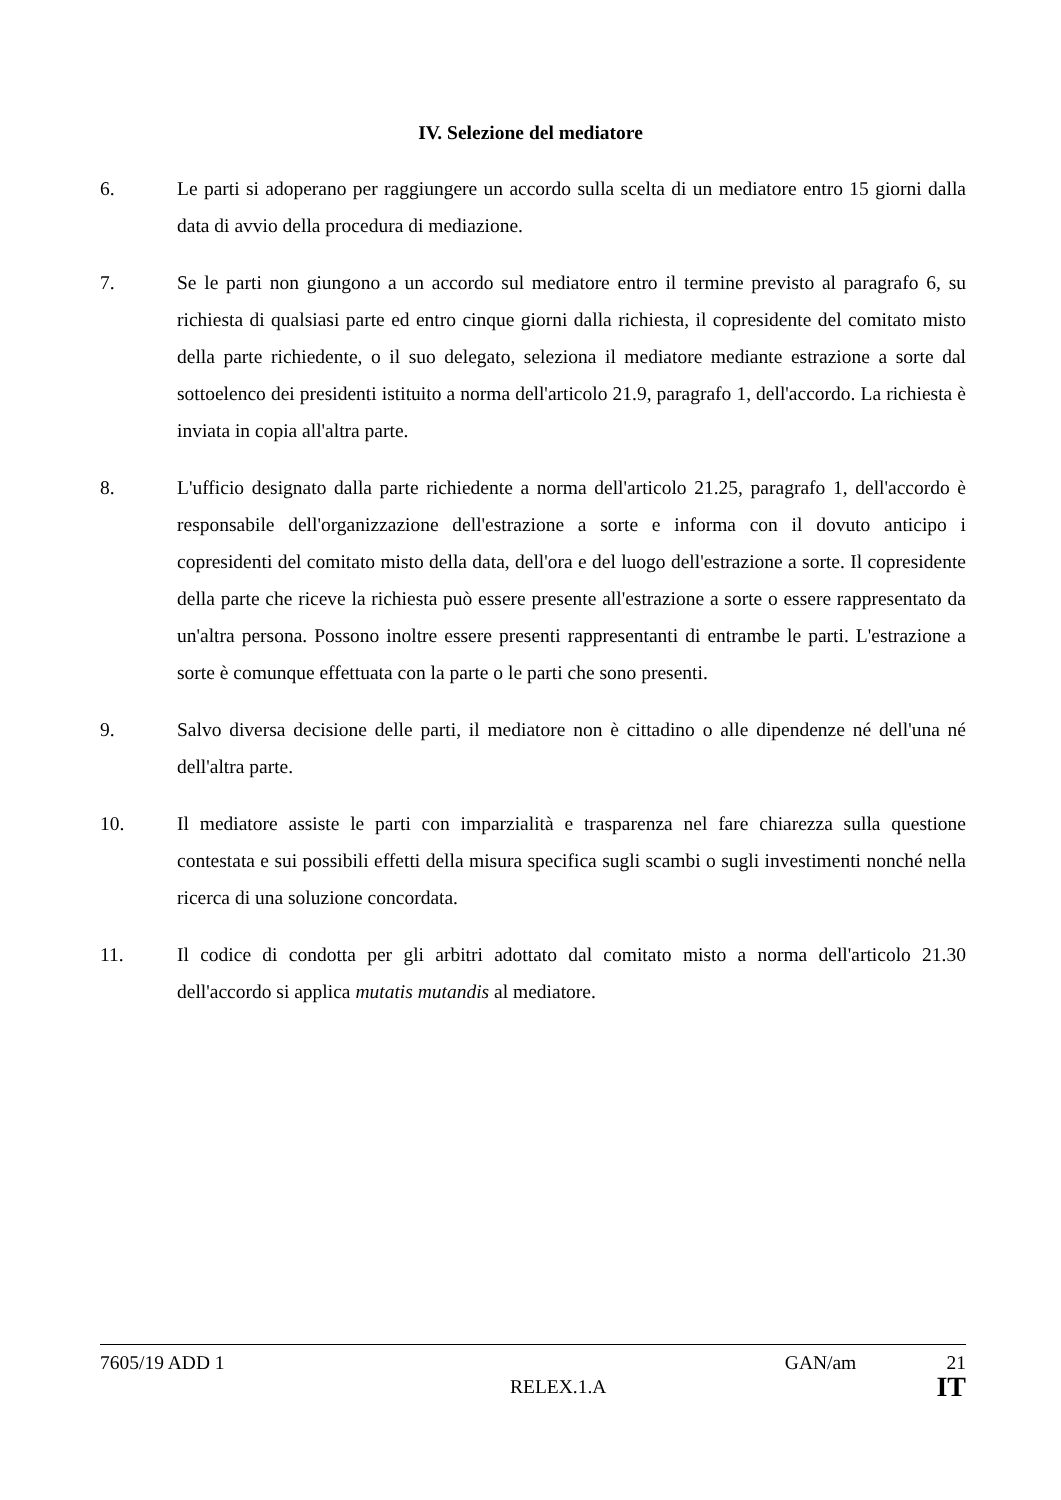IV. Selezione del mediatore
6. Le parti si adoperano per raggiungere un accordo sulla scelta di un mediatore entro 15 giorni dalla data di avvio della procedura di mediazione.
7. Se le parti non giungono a un accordo sul mediatore entro il termine previsto al paragrafo 6, su richiesta di qualsiasi parte ed entro cinque giorni dalla richiesta, il copresidente del comitato misto della parte richiedente, o il suo delegato, seleziona il mediatore mediante estrazione a sorte dal sottoelenco dei presidenti istituito a norma dell'articolo 21.9, paragrafo 1, dell'accordo. La richiesta è inviata in copia all'altra parte.
8. L'ufficio designato dalla parte richiedente a norma dell'articolo 21.25, paragrafo 1, dell'accordo è responsabile dell'organizzazione dell'estrazione a sorte e informa con il dovuto anticipo i copresidenti del comitato misto della data, dell'ora e del luogo dell'estrazione a sorte. Il copresidente della parte che riceve la richiesta può essere presente all'estrazione a sorte o essere rappresentato da un'altra persona. Possono inoltre essere presenti rappresentanti di entrambe le parti. L'estrazione a sorte è comunque effettuata con la parte o le parti che sono presenti.
9. Salvo diversa decisione delle parti, il mediatore non è cittadino o alle dipendenze né dell'una né dell'altra parte.
10. Il mediatore assiste le parti con imparzialità e trasparenza nel fare chiarezza sulla questione contestata e sui possibili effetti della misura specifica sugli scambi o sugli investimenti nonché nella ricerca di una soluzione concordata.
11. Il codice di condotta per gli arbitri adottato dal comitato misto a norma dell'articolo 21.30 dell'accordo si applica mutatis mutandis al mediatore.
7605/19 ADD 1 GAN/am 21
RELEX.1.A IT